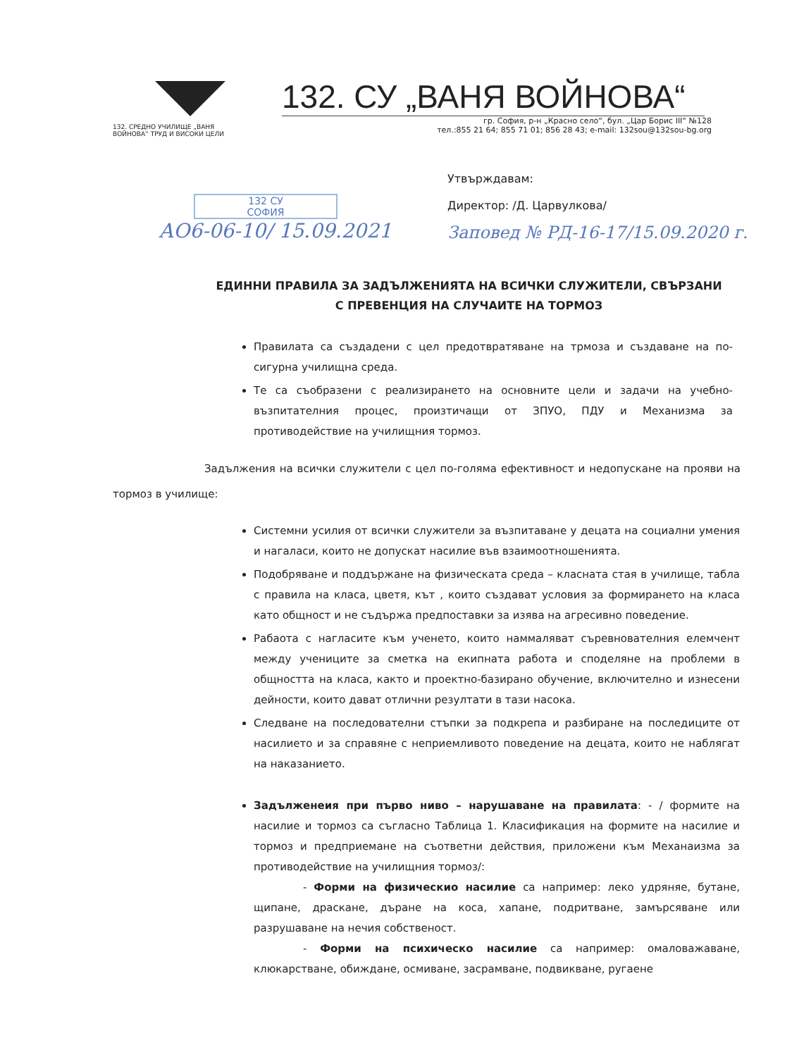132. СРЕДНО УЧИЛИЩЕ „ВАНЯ ВОЙНОВА“ ТРУД И ВИСОКИ ЦЕЛИ
132. СУ „ВАНЯ ВОЙНОВА“
гр. София, р-н „Красно село“, бул. „Цар Борис III“ №128
тел.:855 21 64; 855 71 01; 856 28 43; e-mail: 132sou@132sou-bg.org
132 СУ
СОФИЯ
АО6-06-10/ 15.09.2021
Утвърждавам:
Директор: /Д. Царвулкова/
Заповед № РД-16-17/15.09.2020 г.
ЕДИННИ ПРАВИЛА ЗА ЗАДЪЛЖЕНИЯТА НА ВСИЧКИ СЛУЖИТЕЛИ, СВЪРЗАНИ С ПРЕВЕНЦИЯ НА СЛУЧАИТЕ НА ТОРМОЗ
Правилата са създадени с цел предотвратяване на трмоза и създаване на по-сигурна училищна среда.
Те са съобразени с реализирането на основните цели и задачи на учебно-възпитателния процес, произтичащи от ЗПУО, ПДУ и Механизма за противодействие на училищния тормоз.
Задължения на всички служители с цел по-голяма ефективност и недопускане на прояви на тормоз в училище:
Системни усилия от всички служители за възпитаване у децата на социални умения и нагаласи, които не допускат насилие във взаимоотношенията.
Подобряване и поддържане на физическата среда – класната стая в училище, табла с правила на класа, цветя, кът , които създават условия за формирането на класа като общност и не съдържа предпоставки за изява на агресивно поведение.
Рабаота с нагласите към ученето, които наммаляват съревнователния елемчент между учениците за сметка на екипната работа и споделяне на проблеми в общността на класа, както и проектно-базирано обучение, включително и изнесени дейности, които дават отлични резултати в тази насока.
Следване на последователни стъпки за подкрепа и разбиране на последиците от насилието и за справяне с неприемливото поведение на децата, които не наблягат на наказанието.
Задълженеия при първо ниво – нарушаване на правилата: - / формите на насилие и тормоз са съгласно Таблица 1. Класификация на формите на насилие и тормоз и предприемане на съответни действия, приложени към Механаизма за противодействие на училищния тормоз/:
- Форми на физическио насилие са например: леко удряняе, бутане, щипане, драскане, дъране на коса, хапане, подритване, замърсяване или разрушаване на нечия собственост.
- Форми на психическо насилие са например: омаловажаване, клюкарстване, обиждане, осмиване, засрамване, подвикване, ругаене